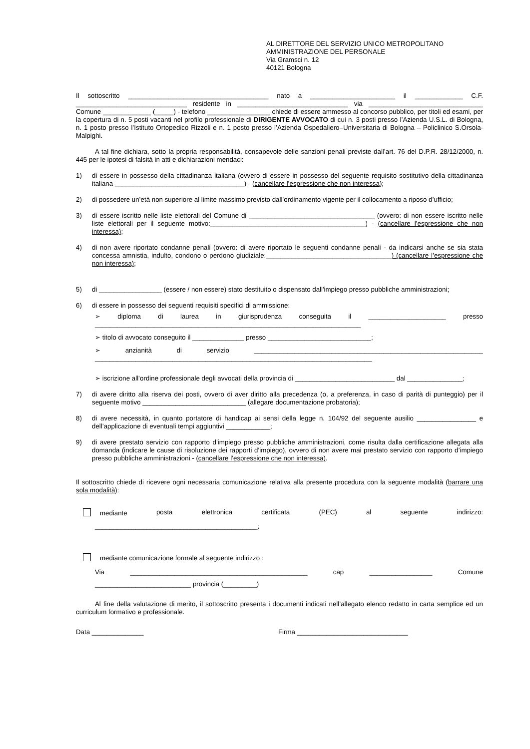AL DIRETTORE DEL SERVIZIO UNICO METROPOLITANO
AMMINISTRAZIONE DEL PERSONALE
Via Gramsci n. 12
40121 Bologna
Il sottoscritto ______________________________________ nato a _______________________ il _____________ C.F. ______________________________ residente in ______________________________ via _______________________________ Comune _____________ (_____) - telefono _________________ chiede di essere ammesso al concorso pubblico, per titoli ed esami, per la copertura di n. 5 posti vacanti nel profilo professionale di DIRIGENTE AVVOCATO di cui n. 3 posti presso l’Azienda U.S.L. di Bologna, n. 1 posto presso l’Istituto Ortopedico Rizzoli e n. 1 posto presso l’Azienda Ospedaliero–Universitaria di Bologna – Policlinico S.Orsola-Malpighi.
A tal fine dichiara, sotto la propria responsabilità, consapevole delle sanzioni penali previste dall’art. 76 del D.P.R. 28/12/2000, n. 445 per le ipotesi di falsità in atti e dichiarazioni mendaci:
1) di essere in possesso della cittadinanza italiana (ovvero di essere in possesso del seguente requisito sostitutivo della cittadinanza italiana ___________________________________) - (cancellare l’espressione che non interessa);
2) di possedere un’età non superiore al limite massimo previsto dall’ordinamento vigente per il collocamento a riposo d’ufficio;
3) di essere iscritto nelle liste elettorali del Comune di __________________________________ (ovvero: di non essere iscritto nelle liste elettorali per il seguente motivo:__________________________________________) - (cancellare l’espressione che non interessa);
4) di non avere riportato condanne penali (ovvero: di avere riportato le seguenti condanne penali - da indicarsi anche se sia stata concessa amnistia, indulto, condono o perdono giudiziale:__________________________________) (cancellare l’espressione che non interessa);
5) di _________________ (essere / non essere) stato destituito o dispensato dall'impiego presso pubbliche amministrazioni;
6) di essere in possesso dei seguenti requisiti specifici di ammissione:
➢ diploma di laurea in giurisprudenza conseguita il _____________________ presso ________________________________________________________________________
➢ titolo di avvocato conseguito il ______________ presso ____________________________;
➢ anzianità di servizio ______________________________________________________________ ___________________________________________________________________________
➢ iscrizione all’ordine professionale degli avvocati della provincia di ___________________________ dal _______________;
7) di avere diritto alla riserva dei posti, ovvero di aver diritto alla precedenza (o, a preferenza, in caso di parità di punteggio) per il seguente motivo ____________________________ (allegare documentazione probatoria);
8) di avere necessità, in quanto portatore di handicap ai sensi della legge n. 104/92 del seguente ausilio ________________ e dell’applicazione di eventuali tempi aggiuntivi ____________;
9) di avere prestato servizio con rapporto d’impiego presso pubbliche amministrazioni, come risulta dalla certificazione allegata alla domanda (indicare le cause di risoluzione dei rapporti d’impiego), ovvero di non avere mai prestato servizio con rapporto d’impiego presso pubbliche amministrazioni - (cancellare l’espressione che non interessa).
Il sottoscritto chiede di ricevere ogni necessaria comunicazione relativa alla presente procedura con la seguente modalità (barrare una sola modalità):
mediante posta elettronica certificata (PEC) al seguente indirizzo:
____________________________________________;
mediante comunicazione formale al seguente indirizzo :
Via ________________________________________________ cap _________________ Comune
__________________________ provincia (_________)
Al fine della valutazione di merito, il sottoscritto presenta i documenti indicati nell’allegato elenco redatto in carta semplice ed un curriculum formativo e professionale.
Data ______________ Firma ______________________________